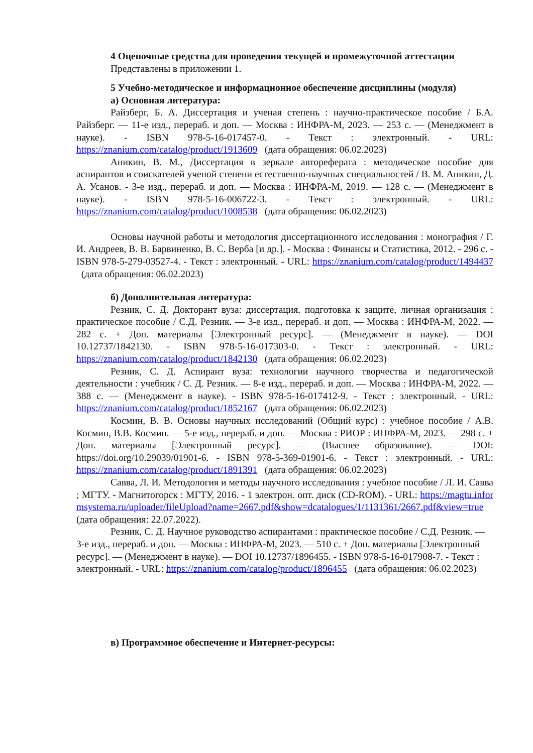4 Оценочные средства для проведения текущей и промежуточной аттестации
Представлены в приложении 1.
5 Учебно-методическое и информационное обеспечение дисциплины (модуля)
а) Основная литература:
Райзберг, Б. А. Диссертация и ученая степень : научно-практическое пособие / Б.А. Райзберг. — 11-е изд., перераб. и доп. — Москва : ИНФРА-М, 2023. — 253 с. — (Менеджмент в науке). - ISBN 978-5-16-017457-0. - Текст : электронный. - URL: https://znanium.com/catalog/product/1913609 (дата обращения: 06.02.2023)
Аникин, В. М., Диссертация в зеркале автореферата : методическое пособие для аспирантов и соискателей ученой степени естественно-научных специальностей / В. М. Аникин, Д. А. Усанов. - 3-е изд., перераб. и доп. — Москва : ИНФРА-М, 2019. — 128 с. — (Менеджмент в науке). - ISBN 978-5-16-006722-3. - Текст : электронный. - URL: https://znanium.com/catalog/product/1008538 (дата обращения: 06.02.2023)
Основы научной работы и методология диссертационного исследования : монография / Г. И. Андреев, В. В. Барвиненко, В. С. Верба [и др.]. - Москва : Финансы и Статистика, 2012. - 296 с. - ISBN 978-5-279-03527-4. - Текст : электронный. - URL: https://znanium.com/catalog/product/1494437 (дата обращения: 06.02.2023)
б) Дополнительная литература:
Резник, С. Д. Докторант вуза: диссертация, подготовка к защите, личная организация : практическое пособие / С.Д. Резник. — 3-е изд., перераб. и доп. — Москва : ИНФРА-М, 2022. — 282 с. + Доп. материалы [Электронный ресурс]. — (Менеджмент в науке). — DOI 10.12737/1842130. - ISBN 978-5-16-017303-0. - Текст : электронный. - URL: https://znanium.com/catalog/product/1842130 (дата обращения: 06.02.2023)
Резник, С. Д. Аспирант вуза: технологии научного творчества и педагогической деятельности : учебник / С. Д. Резник. — 8-е изд., перераб. и доп. — Москва : ИНФРА-М, 2022. — 388 с. — (Менеджмент в науке). - ISBN 978-5-16-017412-9. - Текст : электронный. - URL: https://znanium.com/catalog/product/1852167 (дата обращения: 06.02.2023)
Космин, В. В. Основы научных исследований (Общий курс) : учебное пособие / А.В. Космин, В.В. Космин. — 5-е изд., перераб. и доп. — Москва : РИОР : ИНФРА-М, 2023. — 298 с. + Доп. материалы [Электронный ресурс]. — (Высшее образование). — DOI: https://doi.org/10.29039/01901-6. - ISBN 978-5-369-01901-6. - Текст : электронный. - URL: https://znanium.com/catalog/product/1891391 (дата обращения: 06.02.2023)
Савва, Л. И. Методология и методы научного исследования : учебное пособие / Л. И. Савва ; МГТУ. - Магнитогорск : МГТУ, 2016. - 1 электрон. опт. диск (CD-ROM). - URL: https://magtu.informsystema.ru/uploader/fileUpload?name=2667.pdf&show=dcatalogues/1/1131361/2667.pdf&view=true (дата обращения: 22.07.2022).
Резник, С. Д. Научное руководство аспирантами : практическое пособие / С.Д. Резник. — 3-е изд., перераб. и доп. — Москва : ИНФРА-М, 2023. — 510 с. + Доп. материалы [Электронный ресурс]. — (Менеджмент в науке). — DOI 10.12737/1896455. - ISBN 978-5-16-017908-7. - Текст : электронный. - URL: https://znanium.com/catalog/product/1896455 (дата обращения: 06.02.2023)
в) Программное обеспечение и Интернет-ресурсы: